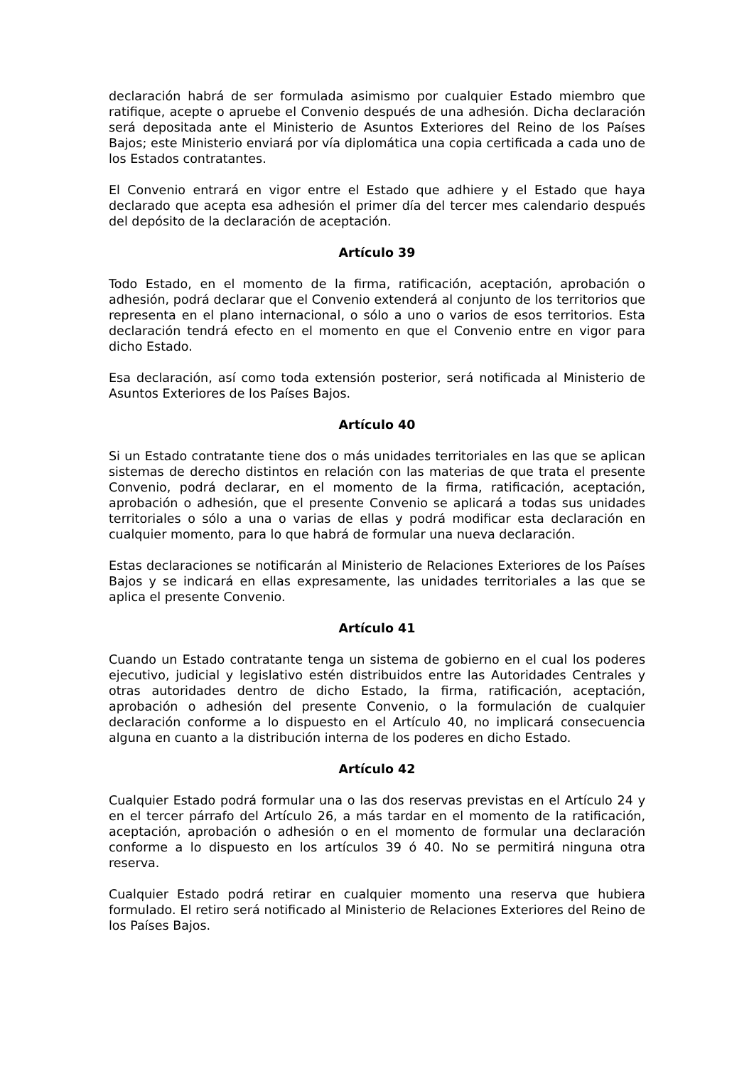declaración habrá de ser formulada asimismo por cualquier Estado miembro que ratifique, acepte o apruebe el Convenio después de una adhesión. Dicha declaración será depositada ante el Ministerio de Asuntos Exteriores del Reino de los Países Bajos; este Ministerio enviará por vía diplomática una copia certificada a cada uno de los Estados contratantes.
El Convenio entrará en vigor entre el Estado que adhiere y el Estado que haya declarado que acepta esa adhesión el primer día del tercer mes calendario después del depósito de la declaración de aceptación.
Artículo 39
Todo Estado, en el momento de la firma, ratificación, aceptación, aprobación o adhesión, podrá declarar que el Convenio extenderá al conjunto de los territorios que representa en el plano internacional, o sólo a uno o varios de esos territorios. Esta declaración tendrá efecto en el momento en que el Convenio entre en vigor para dicho Estado.
Esa declaración, así como toda extensión posterior, será notificada al Ministerio de Asuntos Exteriores de los Países Bajos.
Artículo 40
Si un Estado contratante tiene dos o más unidades territoriales en las que se aplican sistemas de derecho distintos en relación con las materias de que trata el presente Convenio, podrá declarar, en el momento de la firma, ratificación, aceptación, aprobación o adhesión, que el presente Convenio se aplicará a todas sus unidades territoriales o sólo a una o varias de ellas y podrá modificar esta declaración en cualquier momento, para lo que habrá de formular una nueva declaración.
Estas declaraciones se notificarán al Ministerio de Relaciones Exteriores de los Países Bajos y se indicará en ellas expresamente, las unidades territoriales a las que se aplica el presente Convenio.
Artículo 41
Cuando un Estado contratante tenga un sistema de gobierno en el cual los poderes ejecutivo, judicial y legislativo estén distribuidos entre las Autoridades Centrales y otras autoridades dentro de dicho Estado, la firma, ratificación, aceptación, aprobación o adhesión del presente Convenio, o la formulación de cualquier declaración conforme a lo dispuesto en el Artículo 40, no implicará consecuencia alguna en cuanto a la distribución interna de los poderes en dicho Estado.
Artículo 42
Cualquier Estado podrá formular una o las dos reservas previstas en el Artículo 24 y en el tercer párrafo del Artículo 26, a más tardar en el momento de la ratificación, aceptación, aprobación o adhesión o en el momento de formular una declaración conforme a lo dispuesto en los artículos 39 ó 40. No se permitirá ninguna otra reserva.
Cualquier Estado podrá retirar en cualquier momento una reserva que hubiera formulado. El retiro será notificado al Ministerio de Relaciones Exteriores del Reino de los Países Bajos.